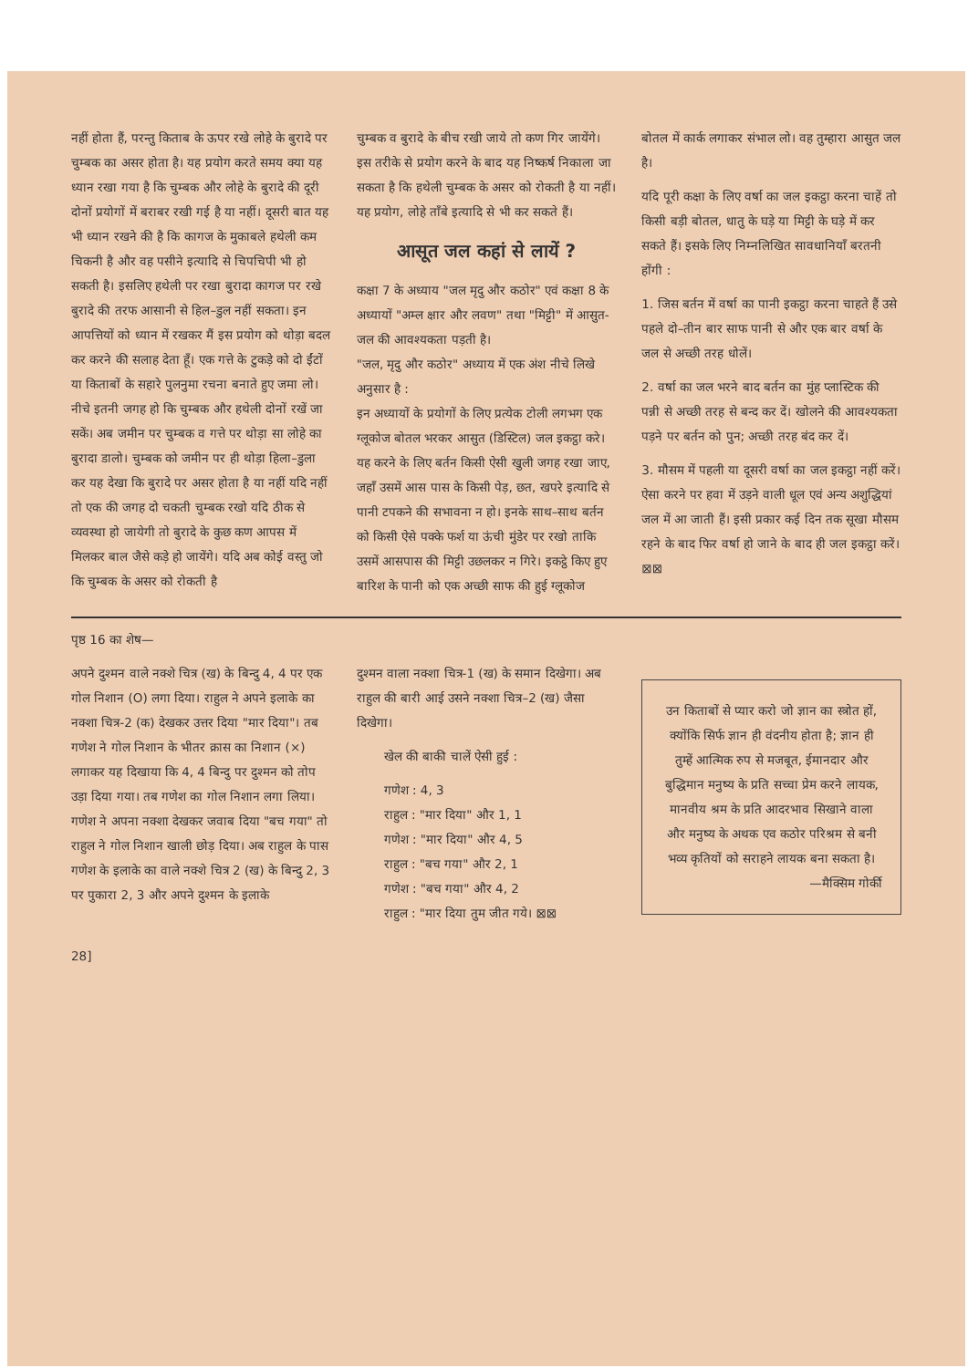नहीं होता हैं, परन्तु किताब के ऊपर रखे लोहे के बुरादे पर चुम्बक का असर होता है। यह प्रयोग करते समय क्या यह ध्यान रखा गया है कि चुम्बक और लोहे के बुरादे की दूरी दोनों प्रयोगों में बराबर रखी गई है या नहीं। दूसरी बात यह भी ध्यान रखने की है कि कागज के मुकाबले हथेली कम चिकनी है और वह पसीने इत्यादि से चिपचिपी भी हो सकती है। इसलिए हथेली पर रखा बुरादा कागज पर रखे बुरादे की तरफ आसानी से हिल–डुल नहीं सकता। इन आपत्तियों को ध्यान में रखकर मैं इस प्रयोग को थोड़ा बदल कर करने की सलाह देता हूँ। एक गत्ते के टुकड़े को दो ईंटों या किताबों के सहारे पुलनुमा रचना बनाते हुए जमा लो। नीचे इतनी जगह हो कि चुम्बक और हथेली दोनों रखें जा सकें। अब जमीन पर चुम्बक व गत्ते पर थोड़ा सा लोहे का बुरादा डालो। चुम्बक को जमीन पर ही थोड़ा हिला–डुला कर यह देखा कि बुरादे पर असर होता है या नहीं यदि नहीं तो एक की जगह दो चकती चुम्बक रखो यदि ठीक से व्यवस्था हो जायेगी तो बुरादे के कुछ कण आपस में मिलकर बाल जैसे कड़े हो जायेंगे। यदि अब कोई वस्तु जो कि चुम्बक के असर को रोकती है
चुम्बक व बुरादे के बीच रखी जाये तो कण गिर जायेंगे। इस तरीके से प्रयोग करने के बाद यह निष्कर्ष निकाला जा सकता है कि हथेली चुम्बक के असर को रोकती है या नहीं। यह प्रयोग, लोहे ताँबे इत्यादि से भी कर सकते हैं।
आसूत जल कहां से लायें ?
कक्षा 7 के अध्याय "जल मृदु और कठोर" एवं कक्षा 8 के अध्यायों "अम्ल क्षार और लवण" तथा "मिट्टी" में आसुत-जल की आवश्यकता पड़ती है।
"जल, मृदु और कठोर" अध्याय में एक अंश नीचे लिखे अनुसार है :
इन अध्यायों के प्रयोगों के लिए प्रत्येक टोली लगभग एक ग्लूकोज बोतल भरकर आसुत (डिस्टिल) जल इकट्ठा करे। यह करने के लिए बर्तन किसी ऐसी खुली जगह रखा जाए, जहाँ उसमें आस पास के किसी पेड़, छत, खपरे इत्यादि से पानी टपकने की सभावना न हो। इनके साथ–साथ बर्तन को किसी ऐसे पक्के फर्श या ऊंची मुंडेर पर रखो ताकि उसमें आसपास की मिट्टी उछलकर न गिरे। इकट्ठे किए हुए बारिश के पानी को एक अच्छी साफ की हुई ग्लूकोज
बोतल में कार्क लगाकर संभाल लो। वह तुम्हारा आसुत जल है।
यदि पूरी कक्षा के लिए वर्षा का जल इकट्ठा करना चाहें तो किसी बड़ी बोतल, धातु के घड़े या मिट्टी के घड़े में कर सकते हैं। इसके लिए निम्नलिखित सावधानियाँ बरतनी होंगी :
1. जिस बर्तन में वर्षा का पानी इकट्ठा करना चाहते हैं उसे पहले दो–तीन बार साफ पानी से और एक बार वर्षा के जल से अच्छी तरह धोलें।
2. वर्षा का जल भरने बाद बर्तन का मुंह प्लास्टिक की पन्नी से अच्छी तरह से बन्द कर दें। खोलने की आवश्यकता पड़ने पर बर्तन को पुन; अच्छी तरह बंद कर दें।
3. मौसम में पहली या दूसरी वर्षा का जल इकट्ठा नहीं करें। ऐसा करने पर हवा में उड़ने वाली धूल एवं अन्य अशुद्धियां जल में आ जाती हैं। इसी प्रकार कई दिन तक सूखा मौसम रहने के बाद फिर वर्षा हो जाने के बाद ही जल इकट्ठा करें। ⊠⊠
पृष्ठ 16 का शेष—
अपने दुश्मन वाले नक्शे चित्र (ख) के बिन्दु 4, 4 पर एक गोल निशान (O) लगा दिया। राहुल ने अपने इलाके का नक्शा चित्र-2 (क) देखकर उत्तर दिया "मार दिया"। तब गणेश ने गोल निशान के भीतर क्रास का निशान (×) लगाकर यह दिखाया कि 4, 4 बिन्दु पर दुश्मन को तोप उड़ा दिया गया। तब गणेश का गोल निशान लगा लिया। गणेश ने अपना नक्शा देखकर जवाब दिया "बच गया" तो राहुल ने गोल निशान खाली छोड़ दिया। अब राहुल के पास गणेश के इलाके का वाले नक्शे चित्र 2 (ख) के बिन्दु 2, 3 पर पुकारा 2, 3 और अपने दुश्मन के इलाके
दुश्मन वाला नक्शा चित्र-1 (ख) के समान दिखेगा। अब राहुल की बारी आई उसने नक्शा चित्र–2 (ख) जैसा दिखेगा।
खेल की बाकी चालें ऐसी हुई :
गणेश : 4, 3
राहुल : "मार दिया" और 1, 1
गणेश : "मार दिया" और 4, 5
राहुल : "बच गया" और 2, 1
गणेश : "बच गया" और 4, 2
राहुल : "मार दिया तुम जीत गये। ⊠⊠
उन किताबों से प्यार करो जो ज्ञान का स्त्रोत हों, क्योंकि सिर्फ ज्ञान ही वंदनीय होता है; ज्ञान ही तुम्हें आत्मिक रुप से मजबूत, ईमानदार और बुद्धिमान मनुष्य के प्रति सच्चा प्रेम करने लायक, मानवीय श्रम के प्रति आदरभाव सिखाने वाला और मनुष्य के अथक एव कठोर परिश्रम से बनी भव्य कृतियों को सराहने लायक बना सकता है।
—मैक्सिम गोर्की
28]